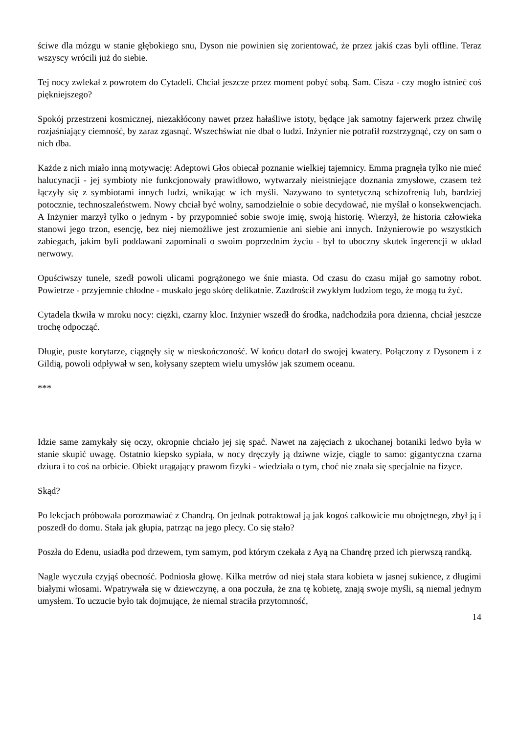ściwe dla mózgu w stanie głębokiego snu, Dyson nie powinien się zorientować, że przez jakiś czas byli offline. Teraz wszyscy wrócili już do siebie.
Tej nocy zwlekał z powrotem do Cytadeli. Chciał jeszcze przez moment pobyć sobą. Sam. Cisza - czy mogło istnieć coś piękniejszego?
Spokój przestrzeni kosmicznej, niezakłócony nawet przez hałaśliwe istoty, będące jak samotny fajerwerk przez chwilę rozjaśniający ciemność, by zaraz zgasnąć. Wszechświat nie dbał o ludzi. Inżynier nie potrafił rozstrzygnąć, czy on sam o nich dba.
Każde z nich miało inną motywację: Adeptowi Głos obiecał poznanie wielkiej tajemnicy. Emma pragnęła tylko nie mieć halucynacji - jej symbioty nie funkcjonowały prawidłowo, wytwarzały nieistniejące doznania zmysłowe, czasem też łączyły się z symbiotami innych ludzi, wnikając w ich myśli. Nazywano to syntetyczną schizofrenią lub, bardziej potocznie, technoszaleństwem. Nowy chciał być wolny, samodzielnie o sobie decydować, nie myślał o konsekwencjach. A Inżynier marzył tylko o jednym - by przypomnieć sobie swoje imię, swoją historię. Wierzył, że historia człowieka stanowi jego trzon, esencję, bez niej niemożliwe jest zrozumienie ani siebie ani innych. Inżynierowie po wszystkich zabiegach, jakim byli poddawani zapominali o swoim poprzednim życiu - był to uboczny skutek ingerencji w układ nerwowy.
Opuściwszy tunele, szedł powoli ulicami pogrążonego we śnie miasta. Od czasu do czasu mijał go samotny robot. Powietrze - przyjemnie chłodne - muskało jego skórę delikatnie. Zazdrościł zwykłym ludziom tego, że mogą tu żyć.
Cytadela tkwiła w mroku nocy: ciężki, czarny kloc. Inżynier wszedł do środka, nadchodziła pora dzienna, chciał jeszcze trochę odpocząć.
Długie, puste korytarze, ciągnęły się w nieskończoność. W końcu dotarł do swojej kwatery. Połączony z Dysonem i z Gildią, powoli odpływał w sen, kołysany szeptem wielu umysłów jak szumem oceanu.
***
Idzie same zamykały się oczy, okropnie chciało jej się spać. Nawet na zajęciach z ukochanej botaniki ledwo była w stanie skupić uwagę. Ostatnio kiepsko sypiała, w nocy dręczyły ją dziwne wizje, ciągle to samo: gigantyczna czarna dziura i to coś na orbicie. Obiekt urągający prawom fizyki - wiedziała o tym, choć nie znała się specjalnie na fizyce.
Skąd?
Po lekcjach próbowała porozmawiać z Chandrą. On jednak potraktował ją jak kogoś całkowicie mu obojętnego, zbył ją i poszedł do domu. Stała jak głupia, patrząc na jego plecy. Co się stało?
Poszła do Edenu, usiadła pod drzewem, tym samym, pod którym czekała z Ayą na Chandrę przed ich pierwszą randką.
Nagle wyczuła czyjąś obecność. Podniosła głowę. Kilka metrów od niej stała stara kobieta w jasnej sukience, z długimi białymi włosami. Wpatrywała się w dziewczynę, a ona poczuła, że zna tę kobietę, znają swoje myśli, są niemal jednym umysłem. To uczucie było tak dojmujące, że niemal straciła przytomność,
14